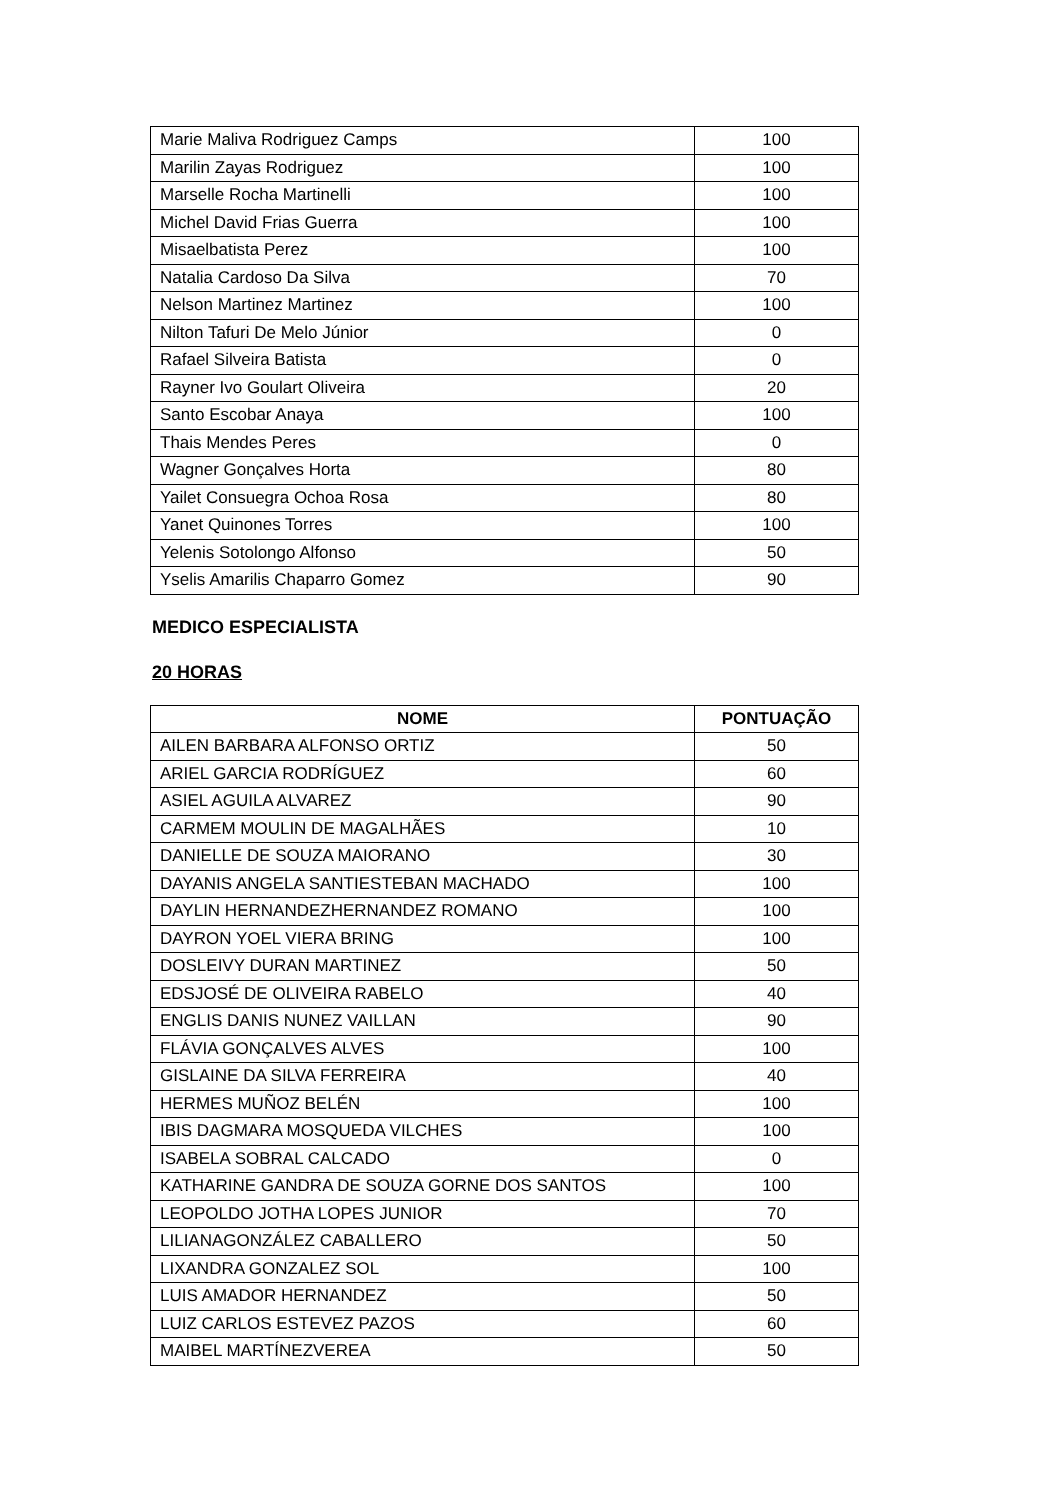| Marie Maliva Rodriguez Camps | 100 |
| Marilin Zayas Rodriguez | 100 |
| Marselle Rocha Martinelli | 100 |
| Michel David Frias Guerra | 100 |
| Misaelbatista Perez | 100 |
| Natalia Cardoso Da Silva | 70 |
| Nelson Martinez Martinez | 100 |
| Nilton Tafuri De Melo Júnior | 0 |
| Rafael Silveira Batista | 0 |
| Rayner Ivo Goulart Oliveira | 20 |
| Santo Escobar Anaya | 100 |
| Thais Mendes Peres | 0 |
| Wagner Gonçalves Horta | 80 |
| Yailet Consuegra Ochoa Rosa | 80 |
| Yanet Quinones Torres | 100 |
| Yelenis Sotolongo Alfonso | 50 |
| Yselis Amarilis Chaparro Gomez | 90 |
MEDICO ESPECIALISTA
20 HORAS
| NOME | PONTUAÇÃO |
| --- | --- |
| AILEN BARBARA ALFONSO ORTIZ | 50 |
| ARIEL GARCIA RODRÍGUEZ | 60 |
| ASIEL AGUILA ALVAREZ | 90 |
| CARMEM MOULIN DE MAGALHÃES | 10 |
| DANIELLE DE SOUZA MAIORANO | 30 |
| DAYANIS ANGELA SANTIESTEBAN MACHADO | 100 |
| DAYLIN HERNANDEZHERNANDEZ ROMANO | 100 |
| DAYRON YOEL VIERA BRING | 100 |
| DOSLEIVY DURAN MARTINEZ | 50 |
| EDSJOSÉ DE OLIVEIRA RABELO | 40 |
| ENGLIS DANIS NUNEZ VAILLAN | 90 |
| FLÁVIA GONÇALVES ALVES | 100 |
| GISLAINE DA SILVA FERREIRA | 40 |
| HERMES MUÑOZ BELÉN | 100 |
| IBIS DAGMARA MOSQUEDA VILCHES | 100 |
| ISABELA SOBRAL CALCADO | 0 |
| KATHARINE GANDRA DE SOUZA GORNE DOS SANTOS | 100 |
| LEOPOLDO JOTHA LOPES JUNIOR | 70 |
| LILIANAGONZÁLEZ CABALLERO | 50 |
| LIXANDRA GONZALEZ SOL | 100 |
| LUIS AMADOR HERNANDEZ | 50 |
| LUIZ CARLOS ESTEVEZ PAZOS | 60 |
| MAIBEL MARTÍNEZVEREA | 50 |